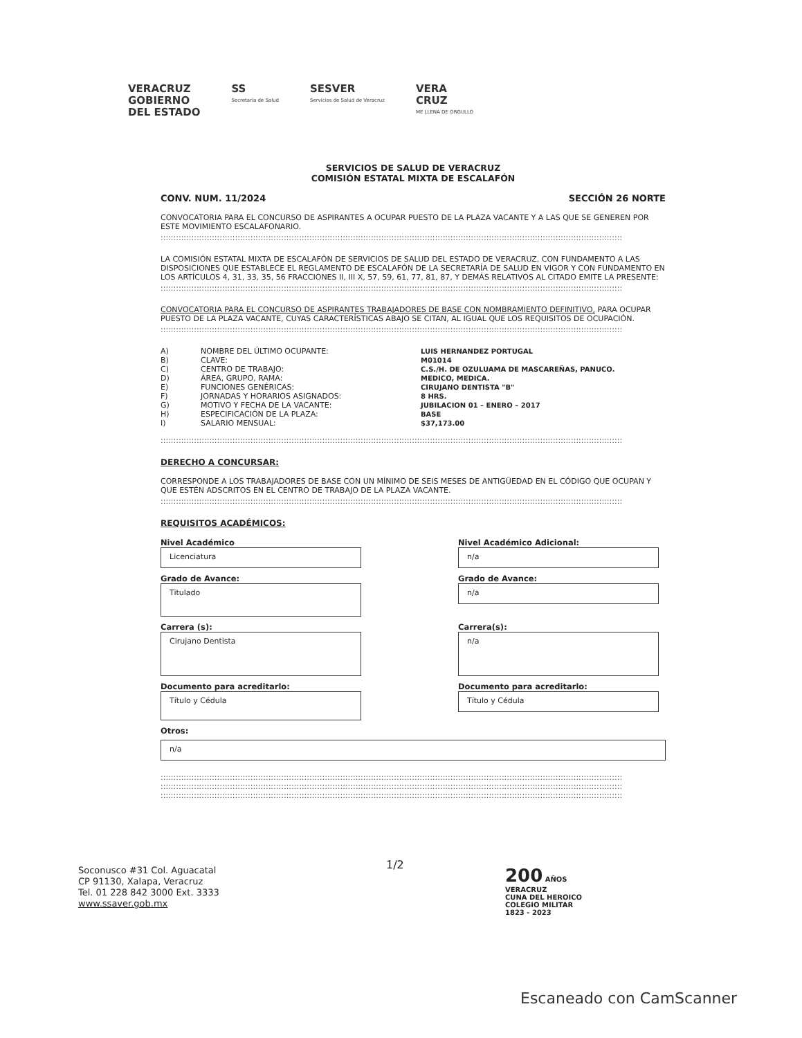VERACRUZ
GOBIERNO
DEL ESTADO
SS
Secretaría de Salud
SESVER
Servicios de Salud de Veracruz
VERA
CRUZ
ME LLENA DE ORGULLO
SERVICIOS DE SALUD DE VERACRUZ
COMISIÓN ESTATAL MIXTA DE ESCALAFÓN
CONV. NUM. 11/2024 SECCIÓN 26 NORTE
CONVOCATORIA PARA EL CONCURSO DE ASPIRANTES A OCUPAR PUESTO DE LA PLAZA VACANTE Y A LAS QUE SE GENEREN POR ESTE MOVIMIENTO ESCALAFONARIO.
::::::::::::::::::::::::::::::::::::::::::::::::::::::::::::::::::::::::::::::::::::::::::::::::::::::::::::::::::::::::::::::::::::::::::::::::::::::::::::::::::::::::::::::::::::
LA COMISIÓN ESTATAL MIXTA DE ESCALAFÓN DE SERVICIOS DE SALUD DEL ESTADO DE VERACRUZ, CON FUNDAMENTO A LAS DISPOSICIONES QUE ESTABLECE EL REGLAMENTO DE ESCALAFÓN DE LA SECRETARÍA DE SALUD EN VIGOR Y CON FUNDAMENTO EN LOS ARTÍCULOS 4, 31, 33, 35, 56 FRACCIONES II, III X, 57, 59, 61, 77, 81, 87, Y DEMÁS RELATIVOS AL CITADO EMITE LA PRESENTE:
::::::::::::::::::::::::::::::::::::::::::::::::::::::::::::::::::::::::::::::::::::::::::::::::::::::::::::::::::::::::::::::::::::::::::::::::::::::::::::::::::::::::::::::::::::
CONVOCATORIA PARA EL CONCURSO DE ASPIRANTES TRABAJADORES DE BASE CON NOMBRAMIENTO DEFINITIVO, PARA OCUPAR PUESTO DE LA PLAZA VACANTE, CUYAS CARACTERÍSTICAS ABAJO SE CITAN, AL IGUAL QUE LOS REQUISITOS DE OCUPACIÓN.
::::::::::::::::::::::::::::::::::::::::::::::::::::::::::::::::::::::::::::::::::::::::::::::::::::::::::::::::::::::::::::::::::::::::::::::::::::::::::::::::::::::::::::::::::::
| A) | NOMBRE DEL ÚLTIMO OCUPANTE: | LUIS HERNANDEZ PORTUGAL |
| B) | CLAVE: | M01014 |
| C) | CENTRO DE TRABAJO: | C.S./H. DE OZULUAMA DE MASCAREÑAS, PANUCO. |
| D) | ÁREA, GRUPO, RAMA: | MEDICO, MEDICA. |
| E) | FUNCIONES GENÉRICAS: | CIRUJANO DENTISTA "B" |
| F) | JORNADAS Y HORARIOS ASIGNADOS: | 8 HRS. |
| G) | MOTIVO Y FECHA DE LA VACANTE: | JUBILACION 01 – ENERO – 2017 |
| H) | ESPECIFICACIÓN DE LA PLAZA: | BASE |
| I) | SALARIO MENSUAL: | $37,173.00 |
::::::::::::::::::::::::::::::::::::::::::::::::::::::::::::::::::::::::::::::::::::::::::::::::::::::::::::::::::::::::::::::::::::::::::::::::::::::::::::::::::::::::::::::::::::
DERECHO A CONCURSAR:
CORRESPONDE A LOS TRABAJADORES DE BASE CON UN MÍNIMO DE SEIS MESES DE ANTIGÜEDAD EN EL CÓDIGO QUE OCUPAN Y QUE ESTÉN ADSCRITOS EN EL CENTRO DE TRABAJO DE LA PLAZA VACANTE.
::::::::::::::::::::::::::::::::::::::::::::::::::::::::::::::::::::::::::::::::::::::::::::::::::::::::::::::::::::::::::::::::::::::::::::::::::::::::::::::::::::::::::::::::::::
REQUISITOS ACADÉMICOS:
Nivel Académico
Licenciatura
Nivel Académico Adicional:
n/a
Grado de Avance:
Titulado
Grado de Avance:
n/a
Carrera (s):
Cirujano Dentista
Carrera(s):
n/a
Documento para acreditarlo:
Título y Cédula
Documento para acreditarlo:
Título y Cédula
Otros:
n/a
::::::::::::::::::::::::::::::::::::::::::::::::::::::::::::::::::::::::::::::::::::::::::::::::::::::::::::::::::::::::::::::::::::::::::::::::::::::::::::::::::::::::::::::::::::
::::::::::::::::::::::::::::::::::::::::::::::::::::::::::::::::::::::::::::::::::::::::::::::::::::::::::::::::::::::::::::::::::::::::::::::::::::::::::::::::::::::::::::::::::::
::::::::::::::::::::::::::::::::::::::::::::::::::::::::::::::::::::::::::::::::::::::::::::::::::::::::::::::::::::::::::::::::::::::::::::::::::::::::::::::::::::::::::::::::::::
Soconusco #31 Col. Aguacatal
CP 91130, Xalapa, Veracruz
Tel. 01 228 842 3000 Ext. 3333
www.ssaver.gob.mx
1/2
200 AÑOS
VERACRUZ
CUNA DEL HEROICO
COLEGIO MILITAR
1823 - 2023
Escaneado con CamScanner